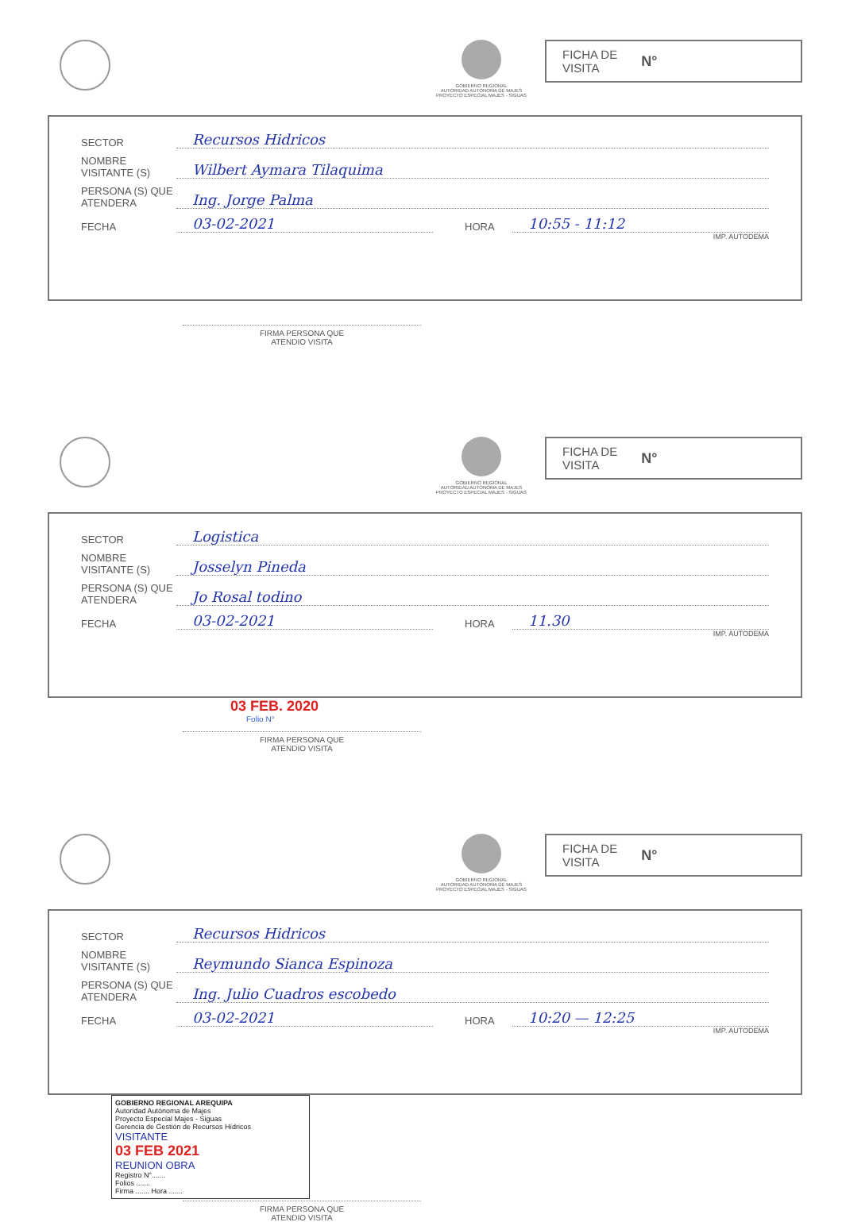GOBIERNO REGIONAL
AUTORIDAD AUTONOMA DE MAJES
PROYECTO ESPECIAL MAJES - SIGUAS
FICHA DE
VISITA N°
SECTOR Recursos Hidricos
NOMBRE VISITANTE (S) Wilbert Aymara Tilaquima
PERSONA (S) QUE ATENDERA Ing. Jorge Palma
FECHA 03-02-2021 HORA 10:55 - 11:12
IMP. AUTODEMA
FIRMA PERSONA QUE
ATENDIO VISITA
GOBIERNO REGIONAL
AUTORIDAD AUTONOMA DE MAJES
PROYECTO ESPECIAL MAJES - SIGUAS
FICHA DE
VISITA N°
SECTOR Logistica
NOMBRE VISITANTE (S) Josselyn Pineda
PERSONA (S) QUE ATENDERA Jo Rosal todino
FECHA 03-02-2021 HORA 11.30
IMP. AUTODEMA
03 FEB. 2020
Folio N°
FIRMA PERSONA QUE
ATENDIO VISITA
GOBIERNO REGIONAL
AUTORIDAD AUTONOMA DE MAJES
PROYECTO ESPECIAL MAJES - SIGUAS
FICHA DE
VISITA N°
SECTOR Recursos Hidricos
NOMBRE VISITANTE (S) Reymundo Sianca Espinoza
PERSONA (S) QUE ATENDERA Ing. Julio Cuadros escobedo
FECHA 03-02-2021 HORA 10:20 — 12:25
IMP. AUTODEMA
GOBIERNO REGIONAL AREQUIPA
Autoridad Autónoma de Majes
Proyecto Especial Majes - Siguas
Gerencia de Gestión de Recursos Hídricos
VISITANTE
03 FEB 2021
REUNION OBRA
Registro N°.......
Folios .......
Firma ....... Hora .......
FIRMA PERSONA QUE
ATENDIO VISITA